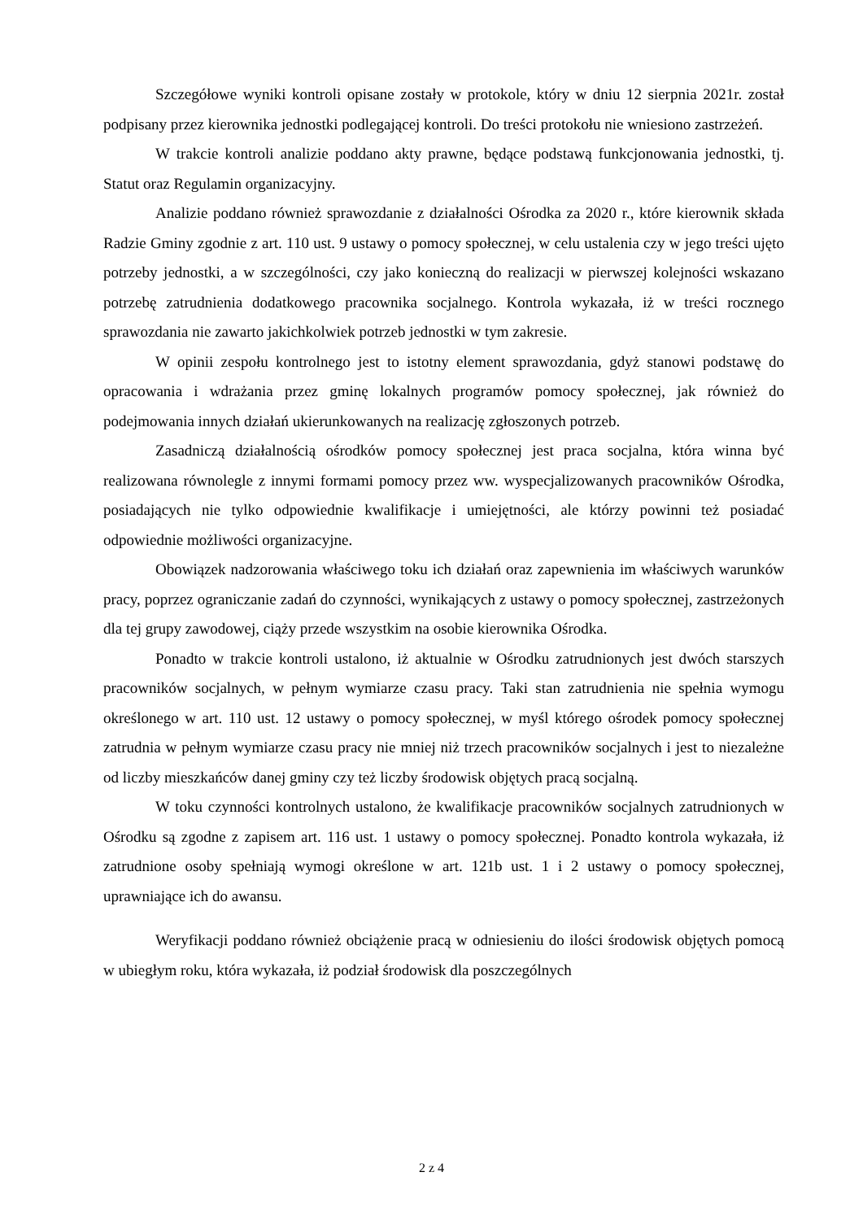Szczegółowe wyniki kontroli opisane zostały w protokole, który w dniu 12 sierpnia 2021r. został podpisany przez kierownika jednostki podlegającej kontroli. Do treści protokołu nie wniesiono zastrzeżeń.
W trakcie kontroli analizie poddano akty prawne, będące podstawą funkcjonowania jednostki, tj. Statut oraz Regulamin organizacyjny.
Analizie poddano również sprawozdanie z działalności Ośrodka za 2020 r., które kierownik składa Radzie Gminy zgodnie z art. 110 ust. 9 ustawy o pomocy społecznej, w celu ustalenia czy w jego treści ujęto potrzeby jednostki, a w szczególności, czy jako konieczną do realizacji w pierwszej kolejności wskazano potrzebę zatrudnienia dodatkowego pracownika socjalnego. Kontrola wykazała, iż w treści rocznego sprawozdania nie zawarto jakichkolwiek potrzeb jednostki w tym zakresie.
W opinii zespołu kontrolnego jest to istotny element sprawozdania, gdyż stanowi podstawę do opracowania i wdrażania przez gminę lokalnych programów pomocy społecznej, jak również do podejmowania innych działań ukierunkowanych na realizację zgłoszonych potrzeb.
Zasadniczą działalnością ośrodków pomocy społecznej jest praca socjalna, która winna być realizowana równolegle z innymi formami pomocy przez ww. wyspecjalizowanych pracowników Ośrodka, posiadających nie tylko odpowiednie kwalifikacje i umiejętności, ale którzy powinni też posiadać odpowiednie możliwości organizacyjne.
Obowiązek nadzorowania właściwego toku ich działań oraz zapewnienia im właściwych warunków pracy, poprzez ograniczanie zadań do czynności, wynikających z ustawy o pomocy społecznej, zastrzeżonych dla tej grupy zawodowej, ciąży przede wszystkim na osobie kierownika Ośrodka.
Ponadto w trakcie kontroli ustalono, iż aktualnie w Ośrodku zatrudnionych jest dwóch starszych pracowników socjalnych, w pełnym wymiarze czasu pracy. Taki stan zatrudnienia nie spełnia wymogu określonego w art. 110 ust. 12 ustawy o pomocy społecznej, w myśl którego ośrodek pomocy społecznej zatrudnia w pełnym wymiarze czasu pracy nie mniej niż trzech pracowników socjalnych i jest to niezależne od liczby mieszkańców danej gminy czy też liczby środowisk objętych pracą socjalną.
W toku czynności kontrolnych ustalono, że kwalifikacje pracowników socjalnych zatrudnionych w Ośrodku są zgodne z zapisem art. 116 ust. 1 ustawy o pomocy społecznej. Ponadto kontrola wykazała, iż zatrudnione osoby spełniają wymogi określone w art. 121b ust. 1 i 2 ustawy o pomocy społecznej, uprawniające ich do awansu.
Weryfikacji poddano również obciążenie pracą w odniesieniu do ilości środowisk objętych pomocą w ubiegłym roku, która wykazała, iż podział środowisk dla poszczególnych
2 z 4